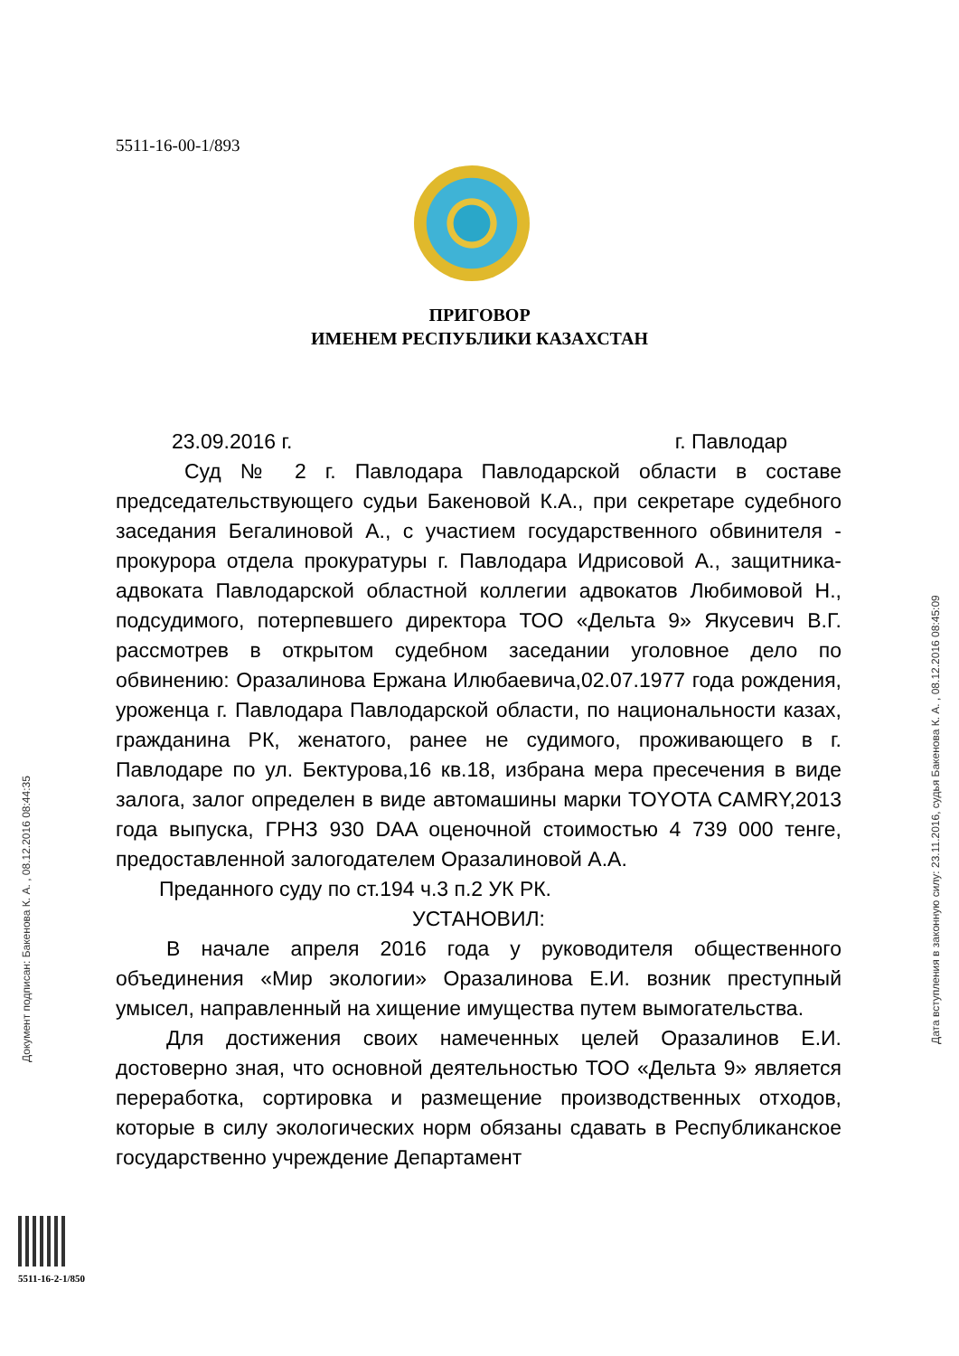5511-16-00-1/893
ПРИГОВОР
ИМЕНЕМ РЕСПУБЛИКИ КАЗАХСТАН
23.09.2016 г. г. Павлодар
Суд № 2 г. Павлодара Павлодарской области в составе председательствующего судьи Бакеновой К.А., при секретаре судебного заседания Бегалиновой А., с участием государственного обвинителя - прокурора отдела прокуратуры г. Павлодара Идрисовой А., защитника-адвоката Павлодарской областной коллегии адвокатов Любимовой Н., подсудимого, потерпевшего директора ТОО «Дельта 9» Якусевич В.Г. рассмотрев в открытом судебном заседании уголовное дело по обвинению: Оразалинова Ержана Илюбаевича,02.07.1977 года рождения, уроженца г. Павлодара Павлодарской области, по национальности казах, гражданина РК, женатого, ранее не судимого, проживающего в г. Павлодаре по ул. Бектурова,16 кв.18, избрана мера пресечения в виде залога, залог определен в виде автомашины марки TOYOTA CAMRY,2013 года выпуска, ГРНЗ 930 DAA оценочной стоимостью 4 739 000 тенге, предоставленной залогодателем Оразалиновой А.А.
Преданного суду по ст.194 ч.3 п.2 УК РК.
УСТАНОВИЛ:
В начале апреля 2016 года у руководителя общественного объединения «Мир экологии» Оразалинова Е.И. возник преступный умысел, направленный на хищение имущества путем вымогательства.
Для достижения своих намеченных целей Оразалинов Е.И. достоверно зная, что основной деятельностью ТОО «Дельта 9» является переработка, сортировка и размещение производственных отходов, которые в силу экологических норм обязаны сдавать в Республиканское государственно учреждение Департамент
Документ подписан: Бакенова К. А. , 08.12.2016 08:44:35
Дата вступления в законную силу: 23.11.2016, судья Бакенова К. А. , 08.12.2016 08:45:09
5511-16-2-1/850